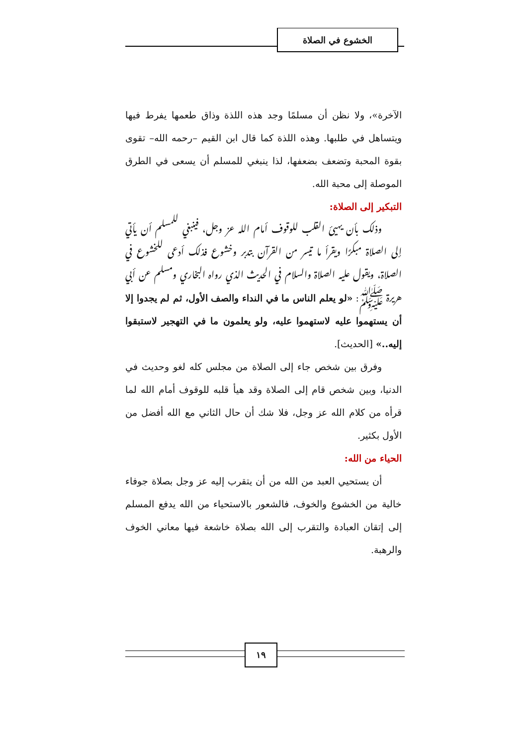الخشوع في الصلاة
الآخرة»، ولا نظن أن مسلمًا وجد هذه اللذة وذاق طعمها يفرط فيها ويتساهل في طلبها. وهذه اللذة كما قال ابن القيم –رحمه الله– تقوى بقوة المحبة وتضعف بضعفها، لذا ينبغي للمسلم أن يسعى في الطرق الموصلة إلى محبة الله.
التبكير إلى الصلاة:
وذلك بأن يهيئ القلب للوقوف أمام الله عز وجل، فينبغي للمسلم أن يأتي إلى الصلاة مبكرًا ويقرأ ما تيسر من القرآن بتدبر وخشوع فذلك أدعى للخشوع في الصلاة، ويقول عليه الصلاة والسلام في الحديث الذي رواه البخاري ومسلم عن أبي هريرة ﷺ: «لو يعلم الناس ما في النداء والصف الأول، ثم لم يجدوا إلا أن يستهموا عليه لاستهموا عليه، ولو يعلمون ما في التهجير لاستبقوا إليه..» [الحديث].
وفرق بين شخص جاء إلى الصلاة من مجلس كله لغو وحديث في الدنيا، وبين شخص قام إلى الصلاة وقد هيأ قلبه للوقوف أمام الله لما قرأه من كلام الله عز وجل، فلا شك أن حال الثاني مع الله أفضل من الأول بكثير.
الحياء من الله:
أن يستحيي العبد من الله من أن يتقرب إليه عز وجل بصلاة جوفاء خالية من الخشوع والخوف، فالشعور بالاستحياء من الله يدفع المسلم إلى إتقان العبادة والتقرب إلى الله بصلاة خاشعة فيها معاني الخوف والرهبة.
١٩